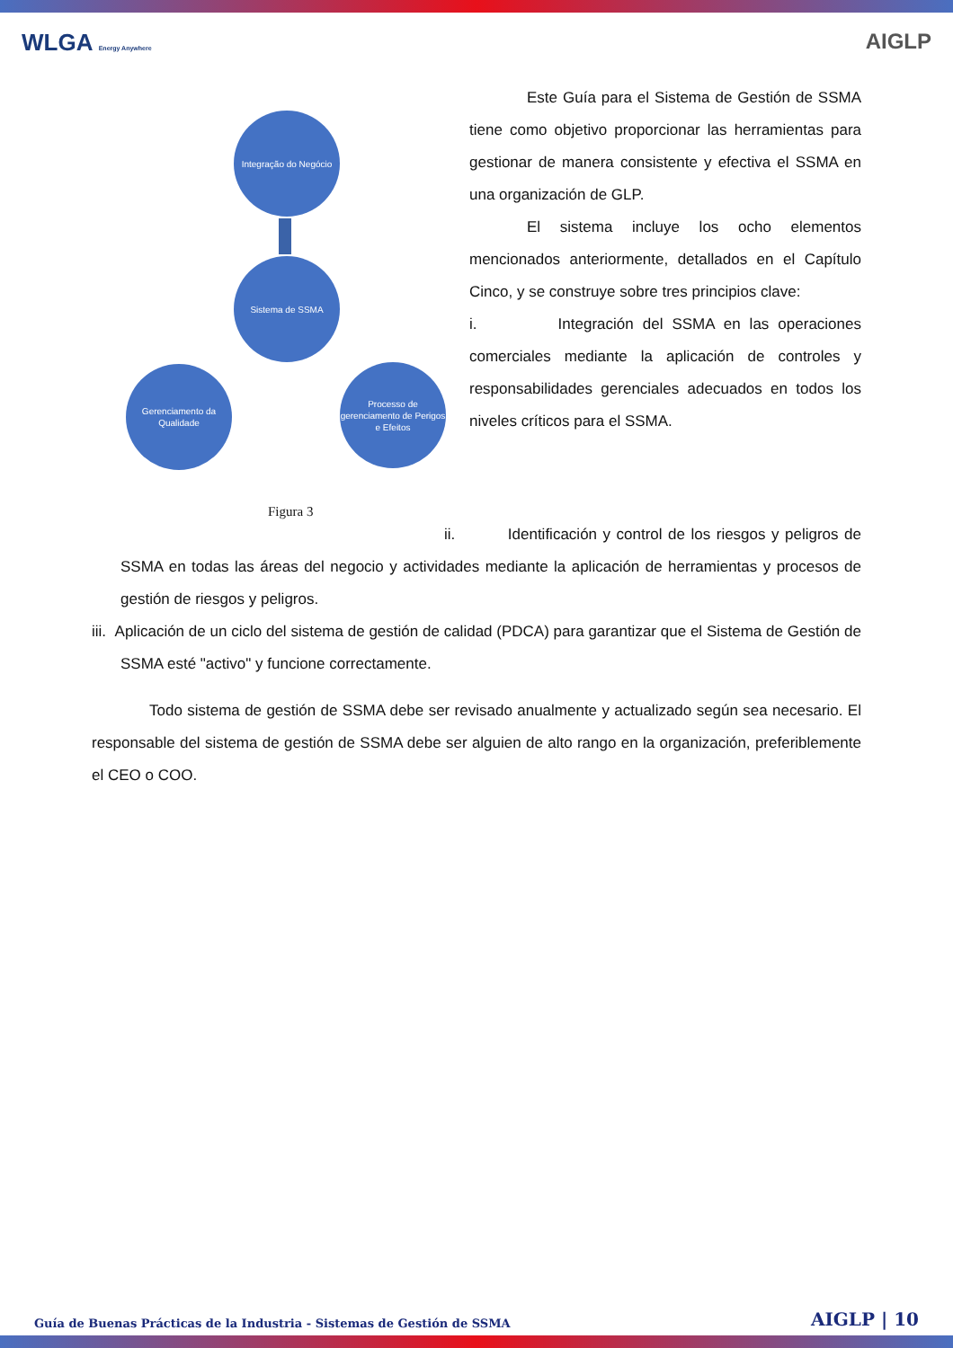WLGA Energy Anywhere
AIGLP
Integração do Negócio
Sistema de SSMA
Gerenciamento da Qualidade
Processo de gerenciamento de Perigos e Efeitos
Figura 3
Este Guía para el Sistema de Gestión de SSMA tiene como objetivo proporcionar las herramientas para gestionar de manera consistente y efectiva el SSMA en una organización de GLP.
El sistema incluye los ocho elementos mencionados anteriormente, detallados en el Capítulo Cinco, y se construye sobre tres principios clave:
i. Integración del SSMA en las operaciones comerciales mediante la aplicación de controles y responsabilidades gerenciales adecuados en todos los niveles críticos para el SSMA.
ii. Identificación y control de los riesgos y peligros de SSMA en todas las áreas del negocio y actividades mediante la aplicación de herramientas y procesos de gestión de riesgos y peligros.
iii. Aplicación de un ciclo del sistema de gestión de calidad (PDCA) para garantizar que el Sistema de Gestión de SSMA esté "activo" y funcione correctamente.
Todo sistema de gestión de SSMA debe ser revisado anualmente y actualizado según sea necesario. El responsable del sistema de gestión de SSMA debe ser alguien de alto rango en la organización, preferiblemente el CEO o COO.
Guía de Buenas Prácticas de la Industria - Sistemas de Gestión de SSMA AIGLP | 10